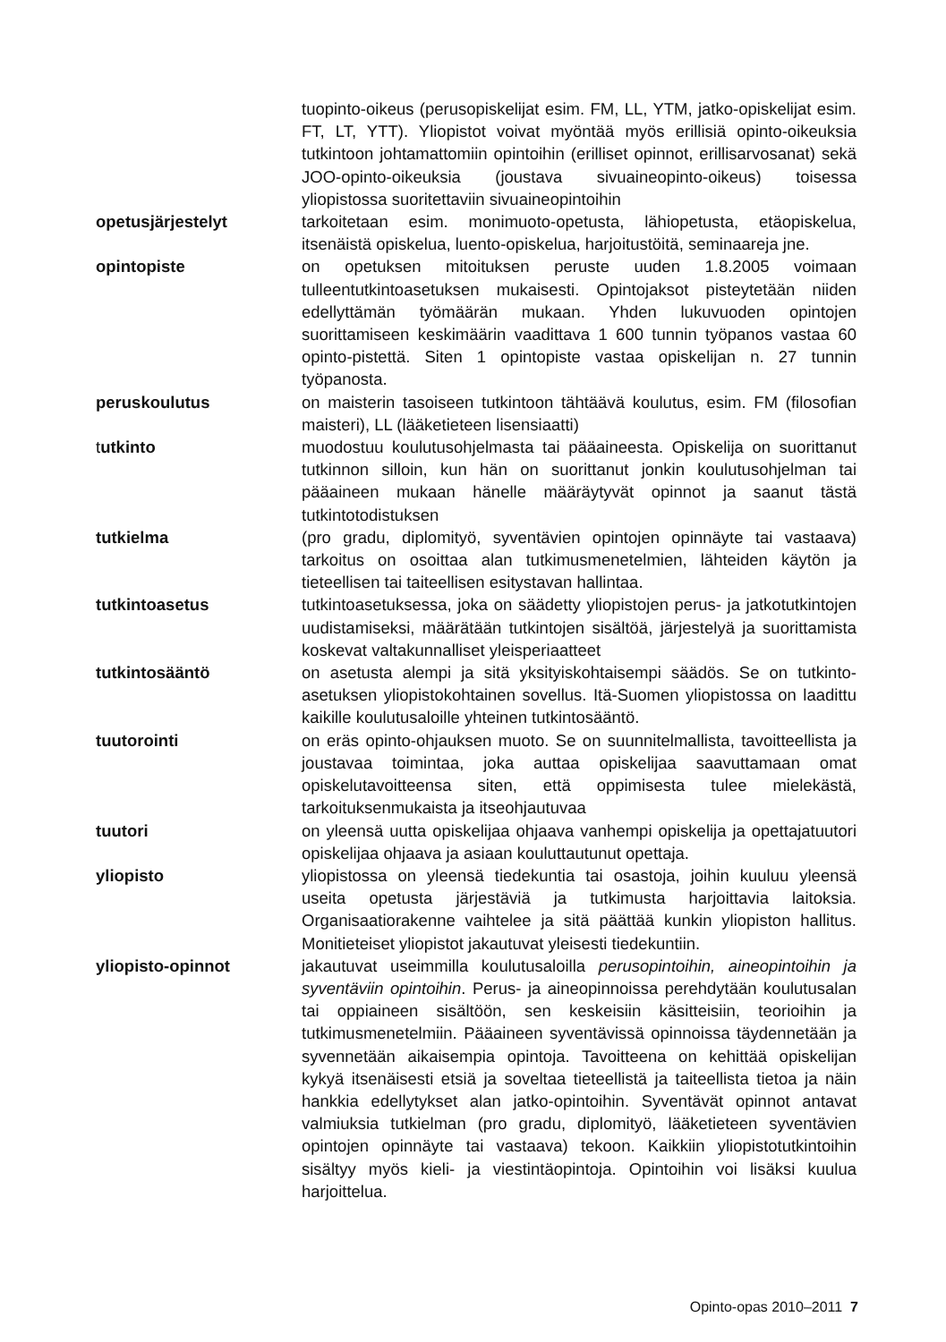tuopinto-oikeus (perusopiskelijat esim. FM, LL, YTM, jatko-opiskelijat esim. FT, LT, YTT). Yliopistot voivat myöntää myös erillisiä opinto-oikeuksia tutkintoon johtamattomiin opintoihin (erilliset opinnot, erillisarvosanat) sekä JOO-opinto-oikeuksia (joustava sivuaineopinto-oikeus) toisessa yliopistossa suoritettaviin sivuaineopintoihin
opetusjärjestelyt tarkoitetaan esim. monimuoto-opetusta, lähiopetusta, etäopiskelua, itsenäistä opiskelua, luento-opiskelua, harjoitustöitä, seminaareja jne.
opintopiste on opetuksen mitoituksen peruste uuden 1.8.2005 voimaan tulleentutkintoasetuksen mukaisesti. Opintojaksot pisteytetään niiden edellyttämän työmäärän mukaan. Yhden lukuvuoden opintojen suorittamiseen keskimäärin vaadittava 1 600 tunnin työpanos vastaa 60 opinto-pistettä. Siten 1 opintopiste vastaa opiskelijan n. 27 tunnin työpanosta.
peruskoulutus on maisterin tasoiseen tutkintoon tähtäävä koulutus, esim. FM (filosofian maisteri), LL (lääketieteen lisensiaatti)
tutkinto muodostuu koulutusohjelmasta tai pääaineesta. Opiskelija on suorittanut tutkinnon silloin, kun hän on suorittanut jonkin koulutusohjelman tai pääaineen mukaan hänelle määräytyvät opinnot ja saanut tästä tutkintotodistuksen
tutkielma (pro gradu, diplomityö, syventävien opintojen opinnäyte tai vastaava) tarkoitus on osoittaa alan tutkimusmenetelmien, lähteiden käytön ja tieteellisen tai taiteellisen esitystavan hallintaa.
tutkintoasetus tutkintoasetuksessa, joka on säädetty yliopistojen perus- ja jatkotutkintojen uudistamiseksi, määrätään tutkintojen sisältöä, järjestelyä ja suorittamista koskevat valtakunnalliset yleisperiaatteet
tutkintosääntö on asetusta alempi ja sitä yksityiskohtaisempi säädös. Se on tutkinto-asetuksen yliopistokohtainen sovellus. Itä-Suomen yliopistossa on laadittu kaikille koulutusaloille yhteinen tutkintosääntö.
tuutorointi on eräs opinto-ohjauksen muoto. Se on suunnitelmallista, tavoitteellista ja joustavaa toimintaa, joka auttaa opiskelijaa saavuttamaan omat opiskelutavoitteensa siten, että oppimisesta tulee mielekästä, tarkoituksenmukaista ja itseohjautuvaa
tuutori on yleensä uutta opiskelijaa ohjaava vanhempi opiskelija ja opettajatuutori opiskelijaa ohjaava ja asiaan kouluttautunut opettaja.
yliopisto yliopistossa on yleensä tiedekuntia tai osastoja, joihin kuuluu yleensä useita opetusta järjestäviä ja tutkimusta harjoittavia laitoksia. Organisaatiorakenne vaihtelee ja sitä päättää kunkin yliopiston hallitus. Monitieteiset yliopistot jakautuvat yleisesti tiedekuntiin.
yliopisto-opinnot jakautuvat useimmilla koulutusaloilla perusopintoihin, aineopintoihin ja syventäviin opintoihin. Perus- ja aineopinnoissa perehdytään koulutusalan tai oppiaineen sisältöön, sen keskeisiin käsitteisiin, teorioihin ja tutkimusmenetelmiin. Pääaineen syventävissä opinnoissa täydennetään ja syvennetään aikaisempia opintoja. Tavoitteena on kehittää opiskelijan kykyä itsenäisesti etsiä ja soveltaa tieteellistä ja taiteellista tietoa ja näin hankkia edellytykset alan jatko-opintoihin. Syventävät opinnot antavat valmiuksia tutkielman (pro gradu, diplomityö, lääketieteen syventävien opintojen opinnäyte tai vastaava) tekoon. Kaikkiin yliopistotutkintoihin sisältyy myös kieli- ja viestintäopintoja. Opintoihin voi lisäksi kuulua harjoittelua.
Opinto-opas 2010–2011 7